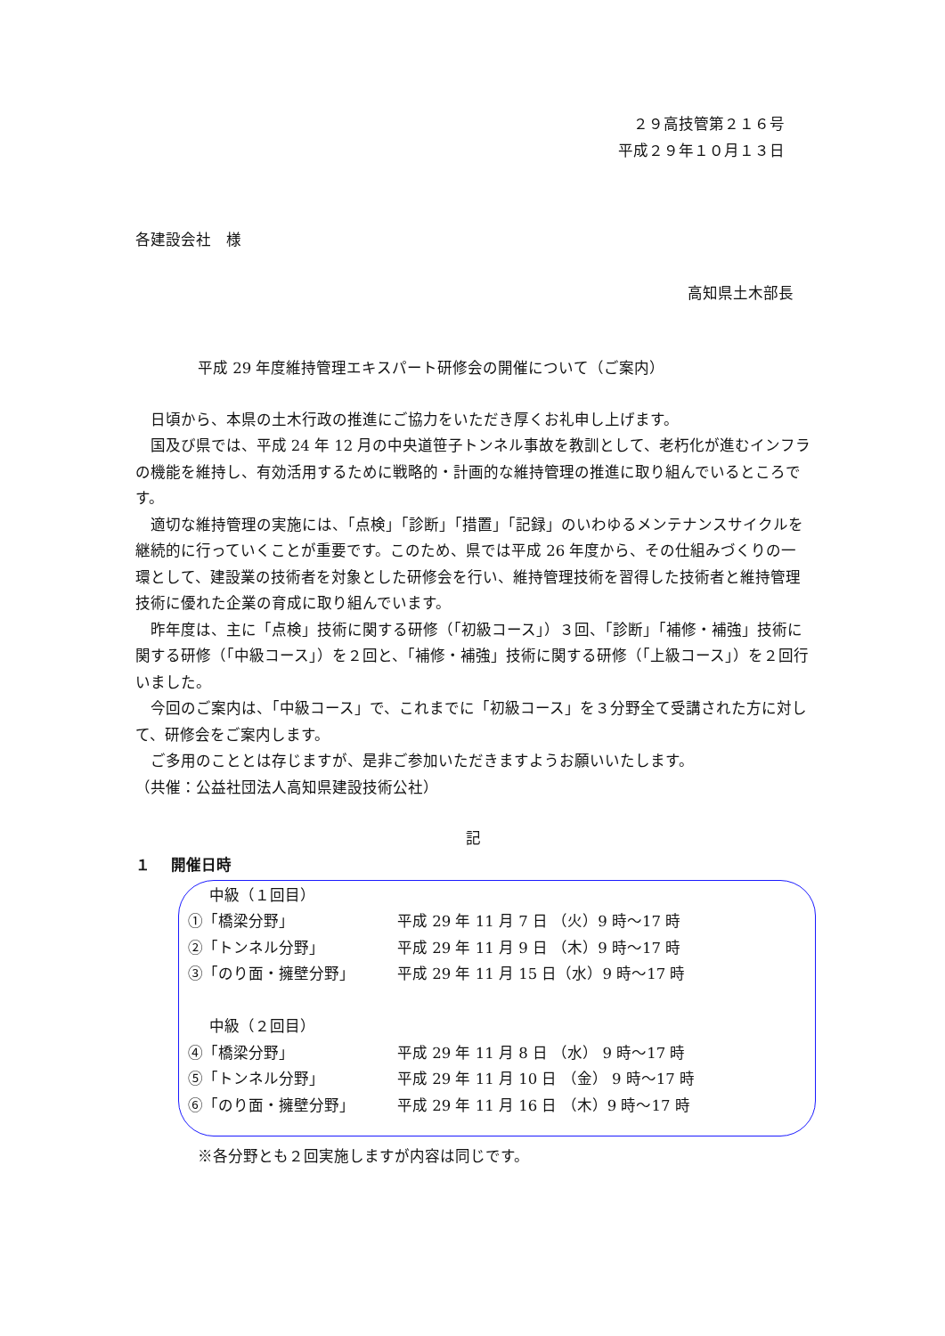２９高技管第２１６号
平成２９年１０月１３日
各建設会社　様
高知県土木部長
平成 29 年度維持管理エキスパート研修会の開催について（ご案内）
日頃から、本県の土木行政の推進にご協力をいただき厚くお礼申し上げます。
国及び県では、平成 24 年 12 月の中央道笹子トンネル事故を教訓として、老朽化が進むインフラの機能を維持し、有効活用するために戦略的・計画的な維持管理の推進に取り組んでいるところです。
適切な維持管理の実施には、「点検」「診断」「措置」「記録」のいわゆるメンテナンスサイクルを継続的に行っていくことが重要です。このため、県では平成 26 年度から、その仕組みづくりの一環として、建設業の技術者を対象とした研修会を行い、維持管理技術を習得した技術者と維持管理技術に優れた企業の育成に取り組んでいます。
昨年度は、主に「点検」技術に関する研修（「初級コース」）３回、「診断」「補修・補強」技術に関する研修（「中級コース」）を２回と、「補修・補強」技術に関する研修（「上級コース」）を２回行いました。
今回のご案内は、「中級コース」で、これまでに「初級コース」を３分野全て受講された方に対して、研修会をご案内します。
ご多用のこととは存じますが、是非ご参加いただきますようお願いいたします。
（共催：公益社団法人高知県建設技術公社）
記
１　 開催日時
| 中級（１回目） | |
| ①「橋梁分野」 | 平成 29 年 11 月 7 日 （火）9 時～17 時 |
| ②「トンネル分野」 | 平成 29 年 11 月 9 日 （木）9 時～17 時 |
| ③「のり面・擁壁分野」 | 平成 29 年 11 月 15 日（水）9 時～17 時 |
| 中級（２回目） | |
| ④「橋梁分野」 | 平成 29 年 11 月 8 日 （水） 9 時～17 時 |
| ⑤「トンネル分野」 | 平成 29 年 11 月 10 日 （金） 9 時～17 時 |
| ⑥「のり面・擁壁分野」 | 平成 29 年 11 月 16 日 （木）9 時～17 時 |
※各分野とも２回実施しますが内容は同じです。